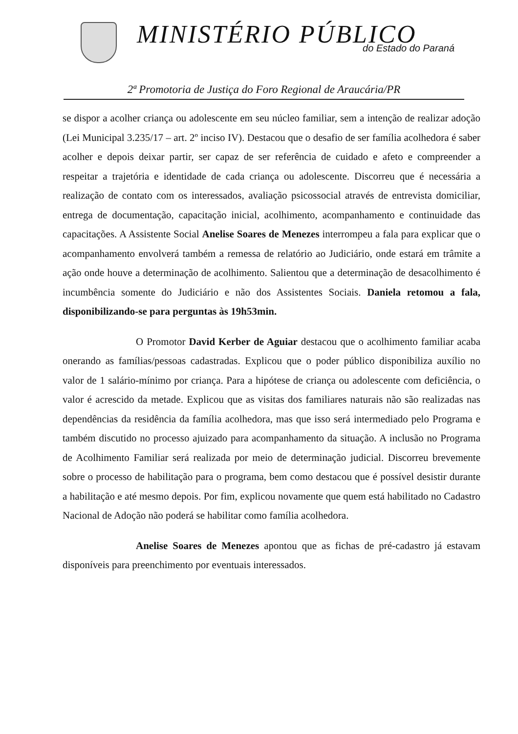MINISTÉRIO PÚBLICO
do Estado do Paraná
2ª Promotoria de Justiça do Foro Regional de Araucária/PR
se dispor a acolher criança ou adolescente em seu núcleo familiar, sem a intenção de realizar adoção (Lei Municipal 3.235/17 – art. 2º inciso IV). Destacou que o desafio de ser família acolhedora é saber acolher e depois deixar partir, ser capaz de ser referência de cuidado e afeto e compreender a respeitar a trajetória e identidade de cada criança ou adolescente. Discorreu que é necessária a realização de contato com os interessados, avaliação psicossocial através de entrevista domiciliar, entrega de documentação, capacitação inicial, acolhimento, acompanhamento e continuidade das capacitações. A Assistente Social Anelise Soares de Menezes interrompeu a fala para explicar que o acompanhamento envolverá também a remessa de relatório ao Judiciário, onde estará em trâmite a ação onde houve a determinação de acolhimento. Salientou que a determinação de desacolhimento é incumbência somente do Judiciário e não dos Assistentes Sociais. Daniela retomou a fala, disponibilizando-se para perguntas às 19h53min.
O Promotor David Kerber de Aguiar destacou que o acolhimento familiar acaba onerando as famílias/pessoas cadastradas. Explicou que o poder público disponibiliza auxílio no valor de 1 salário-mínimo por criança. Para a hipótese de criança ou adolescente com deficiência, o valor é acrescido da metade. Explicou que as visitas dos familiares naturais não são realizadas nas dependências da residência da família acolhedora, mas que isso será intermediado pelo Programa e também discutido no processo ajuizado para acompanhamento da situação. A inclusão no Programa de Acolhimento Familiar será realizada por meio de determinação judicial. Discorreu brevemente sobre o processo de habilitação para o programa, bem como destacou que é possível desistir durante a habilitação e até mesmo depois. Por fim, explicou novamente que quem está habilitado no Cadastro Nacional de Adoção não poderá se habilitar como família acolhedora.
Anelise Soares de Menezes apontou que as fichas de pré-cadastro já estavam disponíveis para preenchimento por eventuais interessados.